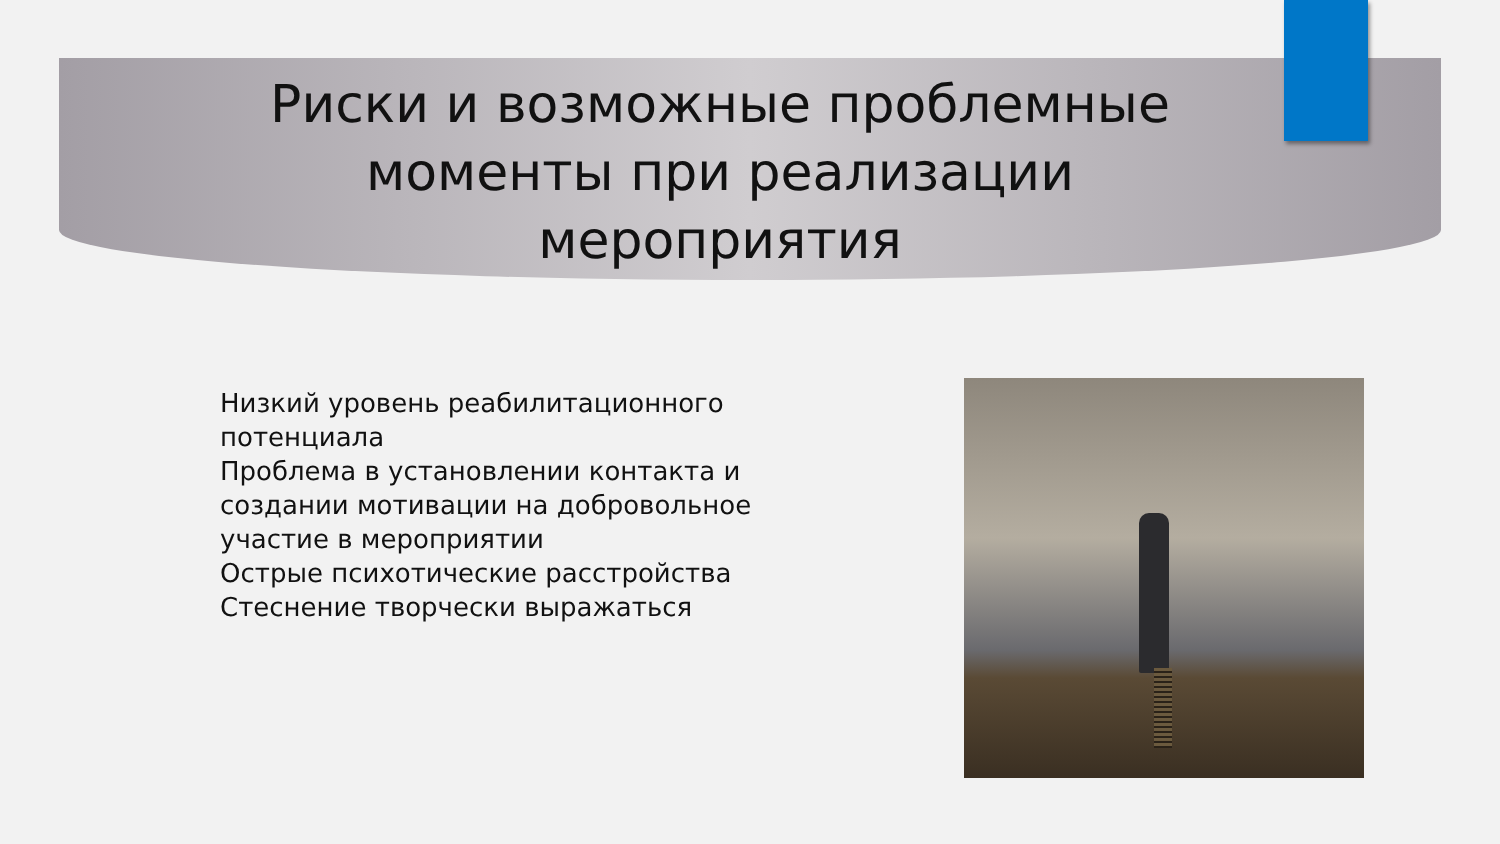Риски и возможные проблемные
моменты при реализации
мероприятия
Низкий уровень реабилитационного потенциала
Проблема в установлении контакта и создании мотивации на добровольное участие в мероприятии
Острые психотические расстройства
Стеснение творчески выражаться